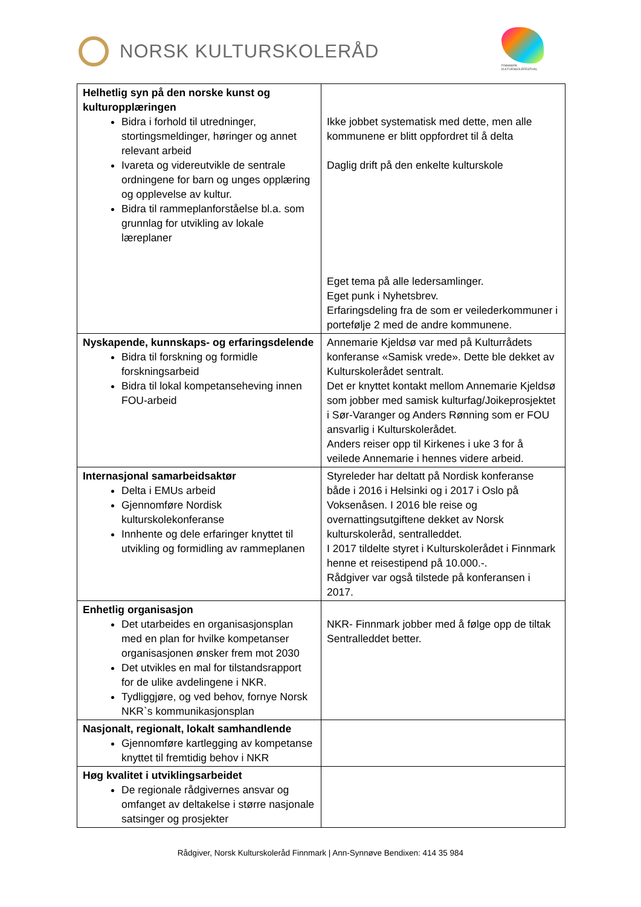NORSK KULTURSKOLERÅD
FINNMARK KULTURSKOLEFESTIVAL
| Helhetlig syn på den norske kunst og kulturopplæringen Bidra i forhold til utredninger, stortingsmeldinger, høringer og annet relevant arbeid Ivareta og videreutvikle de sentrale ordningene for barn og unges opplæring og opplevelse av kultur. Bidra til rammeplanforståelse bl.a. som grunnlag for utvikling av lokale læreplaner | Ikke jobbet systematisk med dette, men alle kommunene er blitt oppfordret til å delta Daglig drift på den enkelte kulturskole Eget tema på alle ledersamlinger. Eget punk i Nyhetsbrev. Erfaringsdeling fra de som er veilederkommuner i portefølje 2 med de andre kommunene. |
| Nyskapende, kunnskaps- og erfaringsdelende Bidra til forskning og formidle forskningsarbeid Bidra til lokal kompetanseheving innen FOU-arbeid | Annemarie Kjeldsø var med på Kulturrådets konferanse «Samisk vrede». Dette ble dekket av Kulturskolerådet sentralt. Det er knyttet kontakt mellom Annemarie Kjeldsø som jobber med samisk kulturfag/Joikeprosjektet i Sør-Varanger og Anders Rønning som er FOU ansvarlig i Kulturskolerådet. Anders reiser opp til Kirkenes i uke 3 for å veilede Annemarie i hennes videre arbeid. |
| Internasjonal samarbeidsaktør Delta i EMUs arbeid Gjennomføre Nordisk kulturskolekonferanse Innhente og dele erfaringer knyttet til utvikling og formidling av rammeplanen | Styreleder har deltatt på Nordisk konferanse både i 2016 i Helsinki og i 2017 i Oslo på Voksenåsen. I 2016 ble reise og overnattingsutgiftene dekket av Norsk kulturskoleråd, sentralleddet. I 2017 tildelte styret i Kulturskolerådet i Finnmark henne et reisestipend på 10.000.-. Rådgiver var også tilstede på konferansen i 2017. |
| Enhetlig organisasjon Det utarbeides en organisasjonsplan med en plan for hvilke kompetanser organisasjonen ønsker frem mot 2030 Det utvikles en mal for tilstandsrapport for de ulike avdelingene i NKR. Tydliggjøre, og ved behov, fornye Norsk NKR`s kommunikasjonsplan | NKR- Finnmark jobber med å følge opp de tiltak Sentralleddet better. |
| Nasjonalt, regionalt, lokalt samhandlende Gjennomføre kartlegging av kompetanse knyttet til fremtidig behov i NKR | |
| Høg kvalitet i utviklingsarbeidet De regionale rådgivernes ansvar og omfanget av deltakelse i større nasjonale satsinger og prosjekter | |
Rådgiver, Norsk Kulturskoleråd Finnmark | Ann-Synnøve Bendixen: 414 35 984